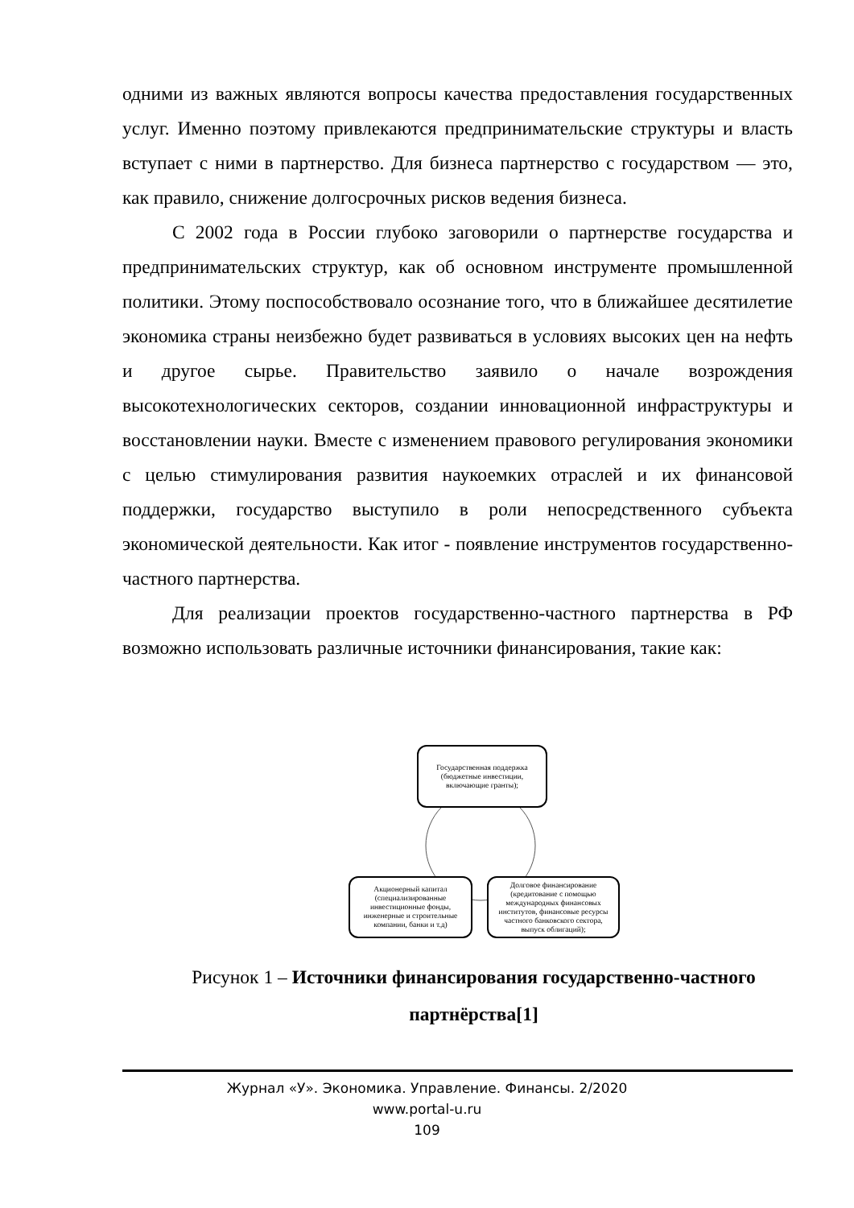одними из важных являются вопросы качества предоставления государственных услуг. Именно поэтому привлекаются предпринимательские структуры и власть вступает с ними в партнерство. Для бизнеса партнерство с государством — это, как правило, снижение долгосрочных рисков ведения бизнеса.
С 2002 года в России глубоко заговорили о партнерстве государства и предпринимательских структур, как об основном инструменте промышленной политики. Этому поспособствовало осознание того, что в ближайшее десятилетие экономика страны неизбежно будет развиваться в условиях высоких цен на нефть и другое сырье. Правительство заявило о начале возрождения высокотехнологических секторов, создании инновационной инфраструктуры и восстановлении науки. Вместе с изменением правового регулирования экономики с целью стимулирования развития наукоемких отраслей и их финансовой поддержки, государство выступило в роли непосредственного субъекта экономической деятельности. Как итог - появление инструментов государственно-частного партнерства.
Для реализации проектов государственно-частного партнерства в РФ возможно использовать различные источники финансирования, такие как:
Государственная поддержка (бюджетные инвестиции, включающие гранты);
Акционерный капитал (специализированные инвестиционные фонды, инженерные и строительные компании, банки и т.д)
Долговое финансирование (кредитование с помощью международных финансовых институтов, финансовые ресурсы частного банковского сектора, выпуск облигаций);
Рисунок 1 – Источники финансирования государственно-частного партнёрства[1]
Журнал «У». Экономика. Управление. Финансы. 2/2020
www.portal-u.ru
109